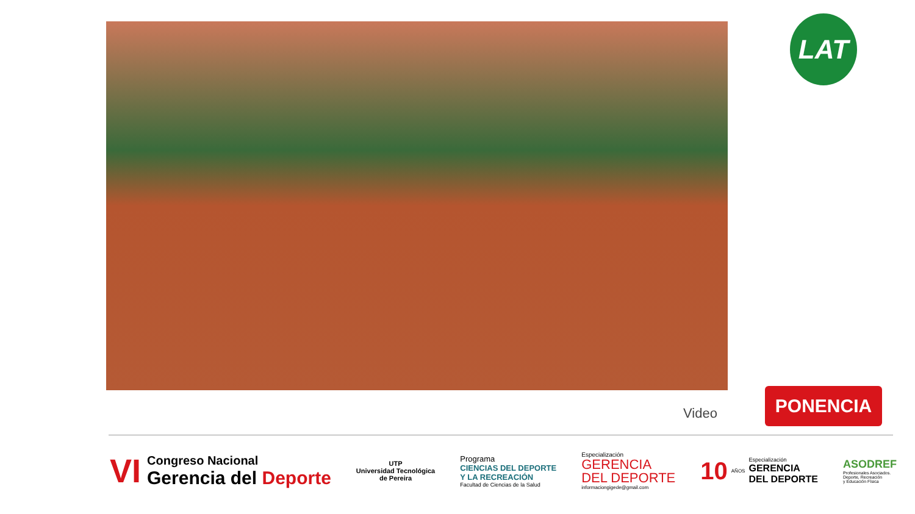LAT
Video
PONENCIA
VI
Congreso Nacional
Gerencia del Deporte
UTP
Universidad Tecnológica
de Pereira
Programa
CIENCIAS DEL DEPORTE
Y LA RECREACIÓN
Facultad de Ciencias de la Salud
Especialización
GERENCIA
DEL DEPORTE
informaciongigede@gmail.com
10 AÑOS
Especialización
GERENCIA
DEL DEPORTE
ASODREF
Profesionales Asociados.
Deporte, Recreación
y Educación Física